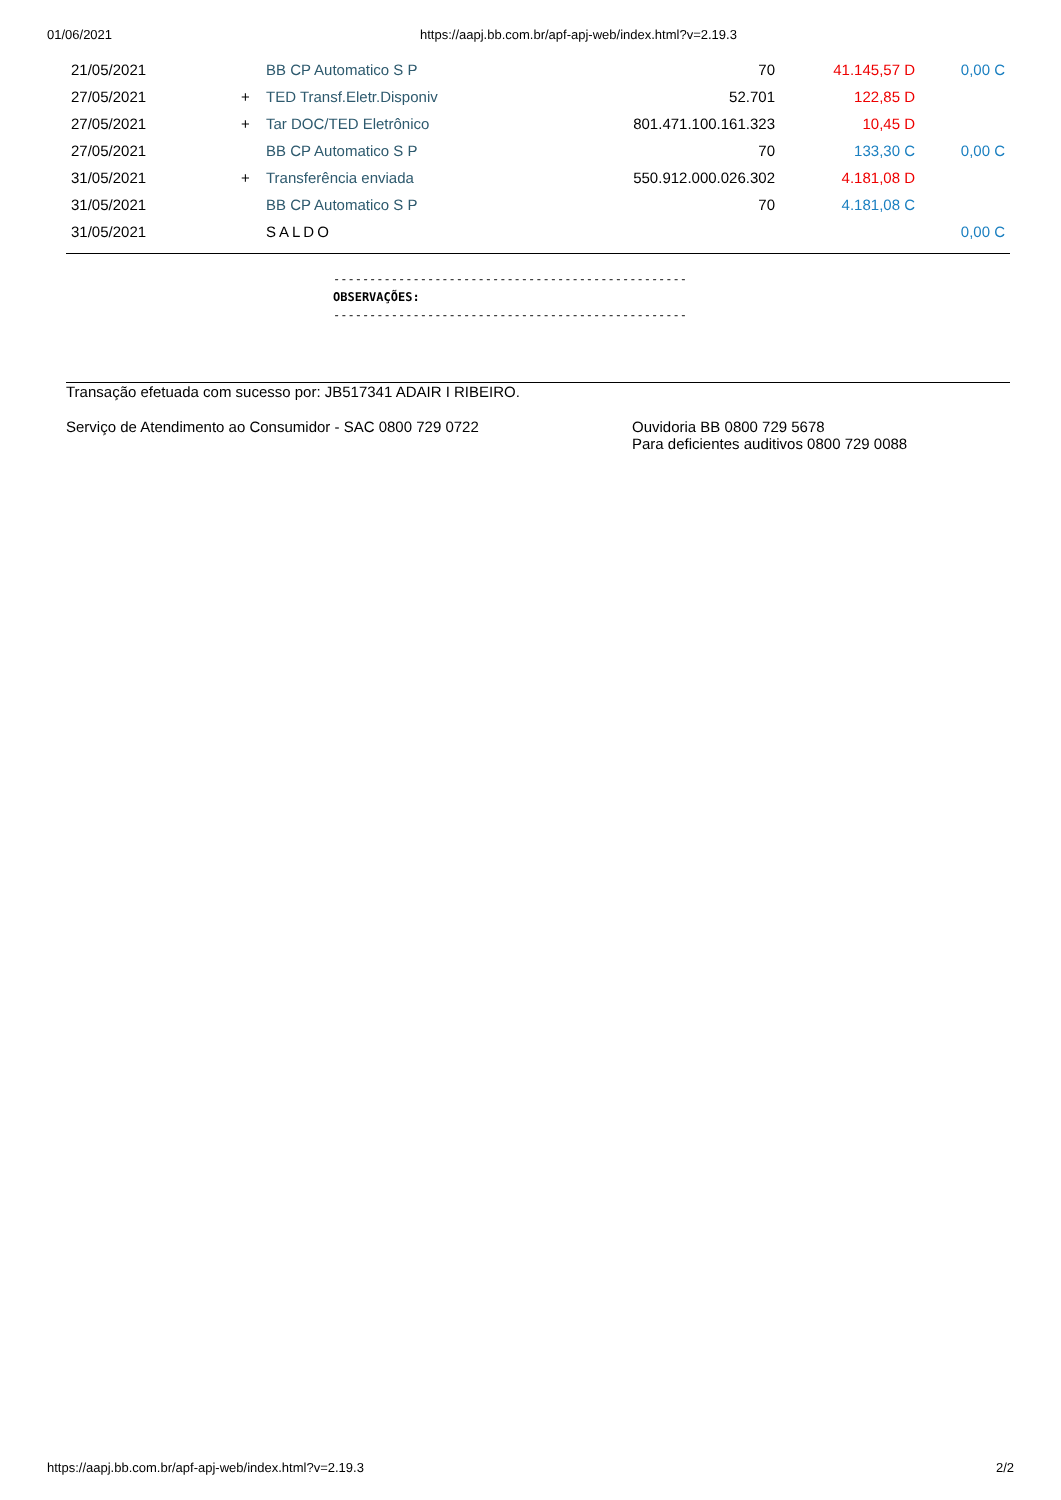01/06/2021 https://aapj.bb.com.br/apf-apj-web/index.html?v=2.19.3
| 21/05/2021 | | BB CP Automatico S P | 70 | 41.145,57 D | 0,00 C |
| 27/05/2021 | + | TED Transf.Eletr.Disponiv | 52.701 | 122,85 D | |
| 27/05/2021 | + | Tar DOC/TED Eletrônico | 801.471.100.161.323 | 10,45 D | |
| 27/05/2021 | | BB CP Automatico S P | 70 | 133,30 C | 0,00 C |
| 31/05/2021 | + | Transferência enviada | 550.912.000.026.302 | 4.181,08 D | |
| 31/05/2021 | | BB CP Automatico S P | 70 | 4.181,08 C | |
| 31/05/2021 | | SALDO | | | 0,00 C |
-------------------------------------------------
OBSERVAÇÕES:
-------------------------------------------------
Transação efetuada com sucesso por: JB517341 ADAIR I RIBEIRO.
Serviço de Atendimento ao Consumidor - SAC 0800 729 0722 Ouvidoria BB 0800 729 5678
Para deficientes auditivos 0800 729 0088
https://aapj.bb.com.br/apf-apj-web/index.html?v=2.19.3 2/2